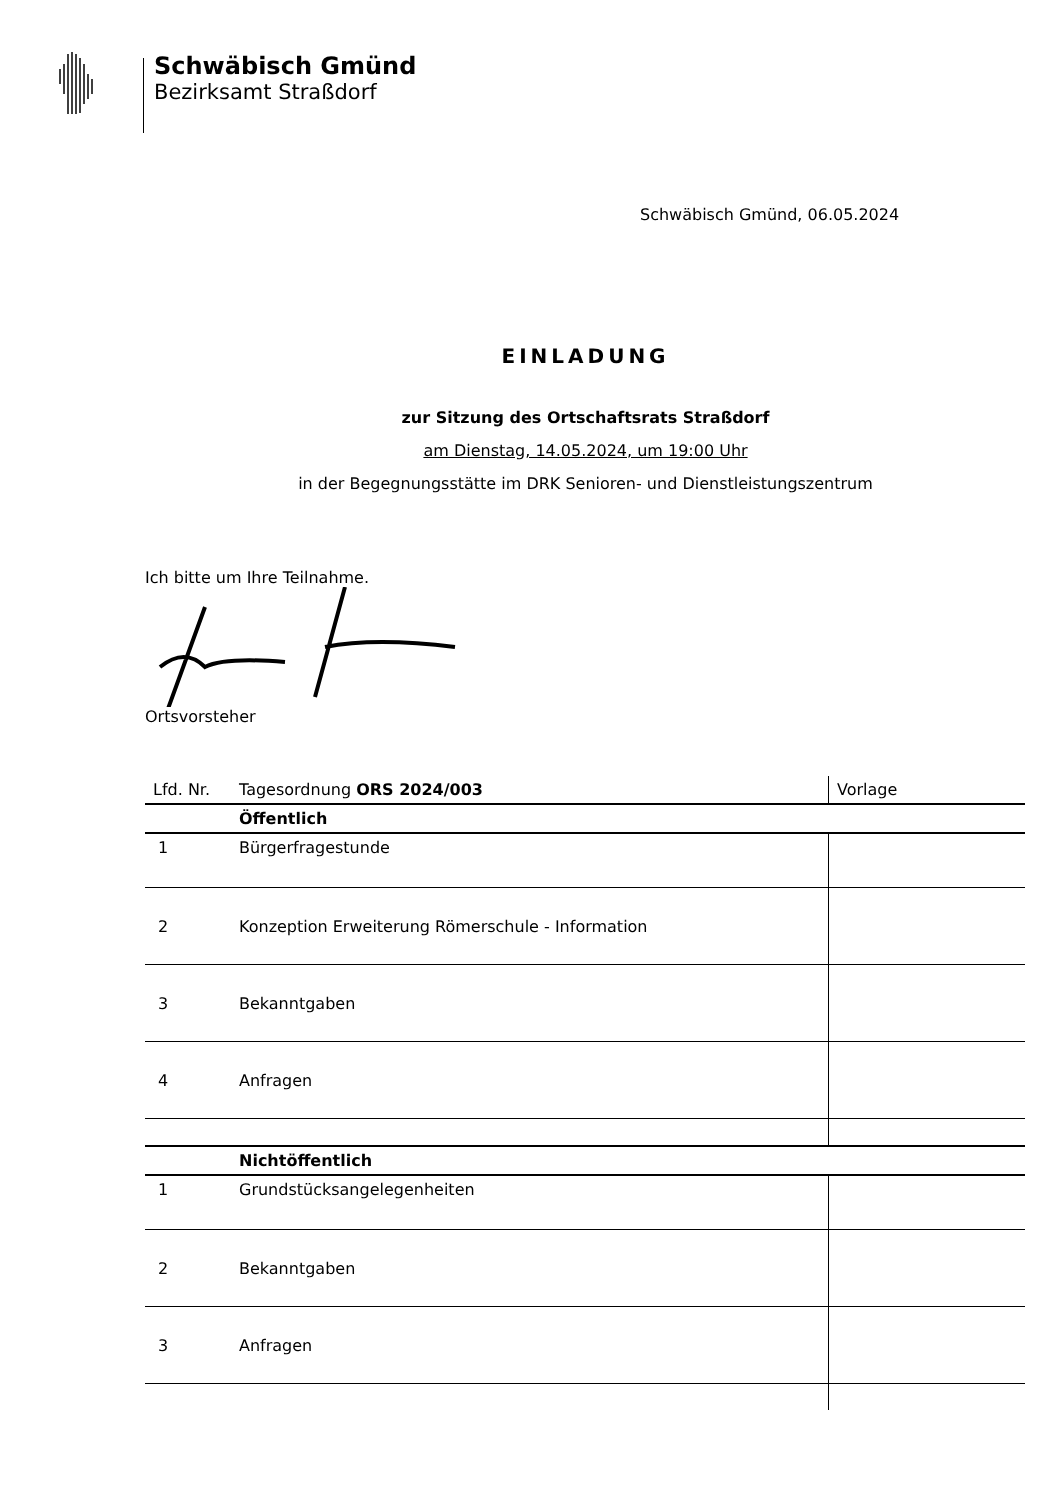Schwäbisch Gmünd
Bezirksamt Straßdorf
Schwäbisch Gmünd, 06.05.2024
EINLADUNG
zur Sitzung des Ortschaftsrats Straßdorf
am Dienstag, 14.05.2024, um 19:00 Uhr
in der Begegnungsstätte im DRK Senioren- und Dienstleistungszentrum
Ich bitte um Ihre Teilnahme.
Ortsvorsteher
| Lfd. Nr. | Tagesordnung ORS 2024/003 | Vorlage |
| --- | --- | --- |
| | Öffentlich | |
| 1 | Bürgerfragestunde | |
| 2 | Konzeption Erweiterung Römerschule - Information | |
| 3 | Bekanntgaben | |
| 4 | Anfragen | |
| | Nichtöffentlich | |
| 1 | Grundstücksangelegenheiten | |
| 2 | Bekanntgaben | |
| 3 | Anfragen | |